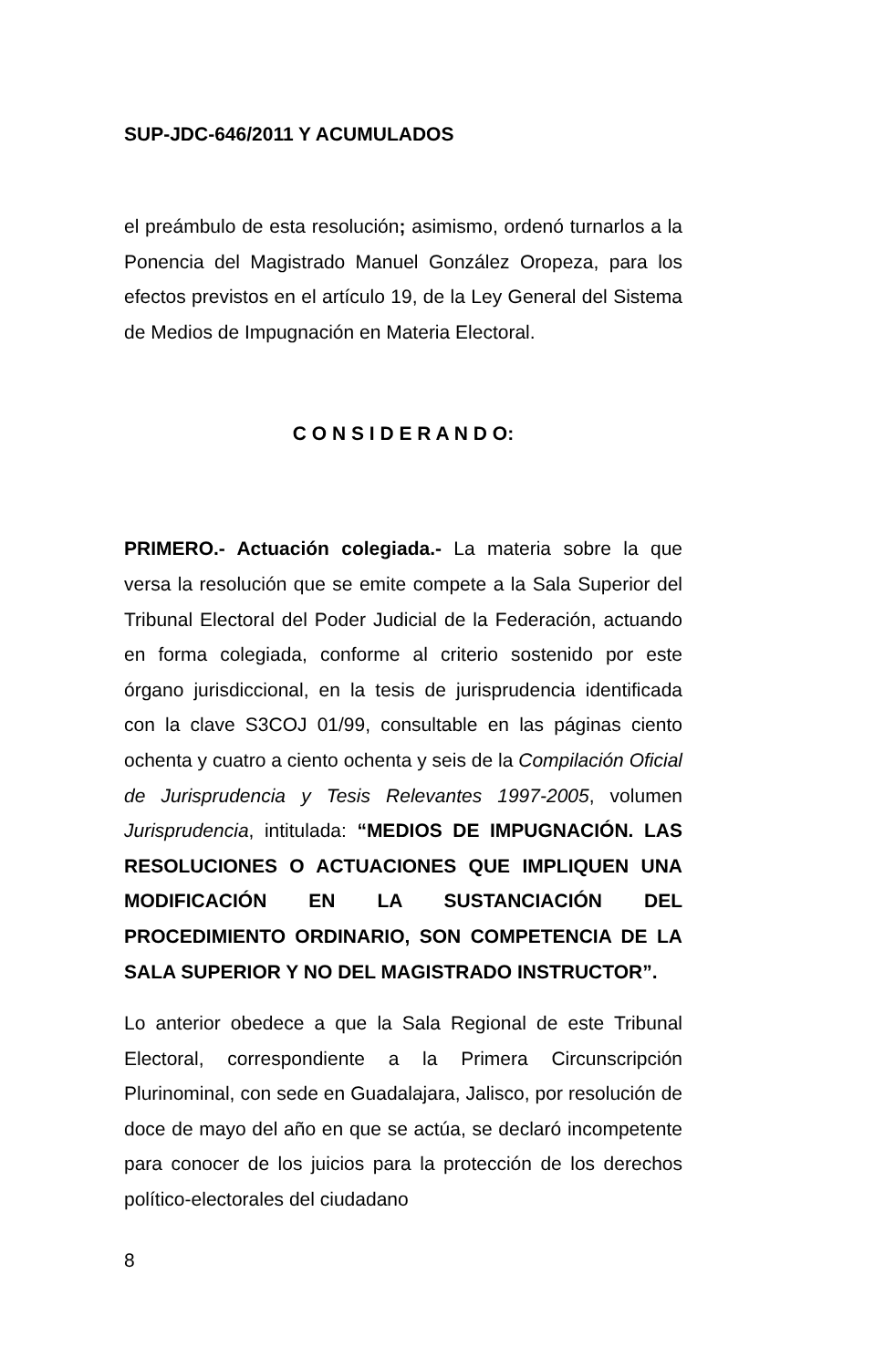SUP-JDC-646/2011 Y ACUMULADOS
el preámbulo de esta resolución; asimismo, ordenó turnarlos a la Ponencia del Magistrado Manuel González Oropeza, para los efectos previstos en el artículo 19, de la Ley General del Sistema de Medios de Impugnación en Materia Electoral.
C O N S I D E R A N D O:
PRIMERO.- Actuación colegiada.- La materia sobre la que versa la resolución que se emite compete a la Sala Superior del Tribunal Electoral del Poder Judicial de la Federación, actuando en forma colegiada, conforme al criterio sostenido por este órgano jurisdiccional, en la tesis de jurisprudencia identificada con la clave S3COJ 01/99, consultable en las páginas ciento ochenta y cuatro a ciento ochenta y seis de la Compilación Oficial de Jurisprudencia y Tesis Relevantes 1997-2005, volumen Jurisprudencia, intitulada: “MEDIOS DE IMPUGNACIÓN. LAS RESOLUCIONES O ACTUACIONES QUE IMPLIQUEN UNA MODIFICACIÓN EN LA SUSTANCIACIÓN DEL PROCEDIMIENTO ORDINARIO, SON COMPETENCIA DE LA SALA SUPERIOR Y NO DEL MAGISTRADO INSTRUCTOR”.
Lo anterior obedece a que la Sala Regional de este Tribunal Electoral, correspondiente a la Primera Circunscripción Plurinominal, con sede en Guadalajara, Jalisco, por resolución de doce de mayo del año en que se actúa, se declaró incompetente para conocer de los juicios para la protección de los derechos político-electorales del ciudadano
8